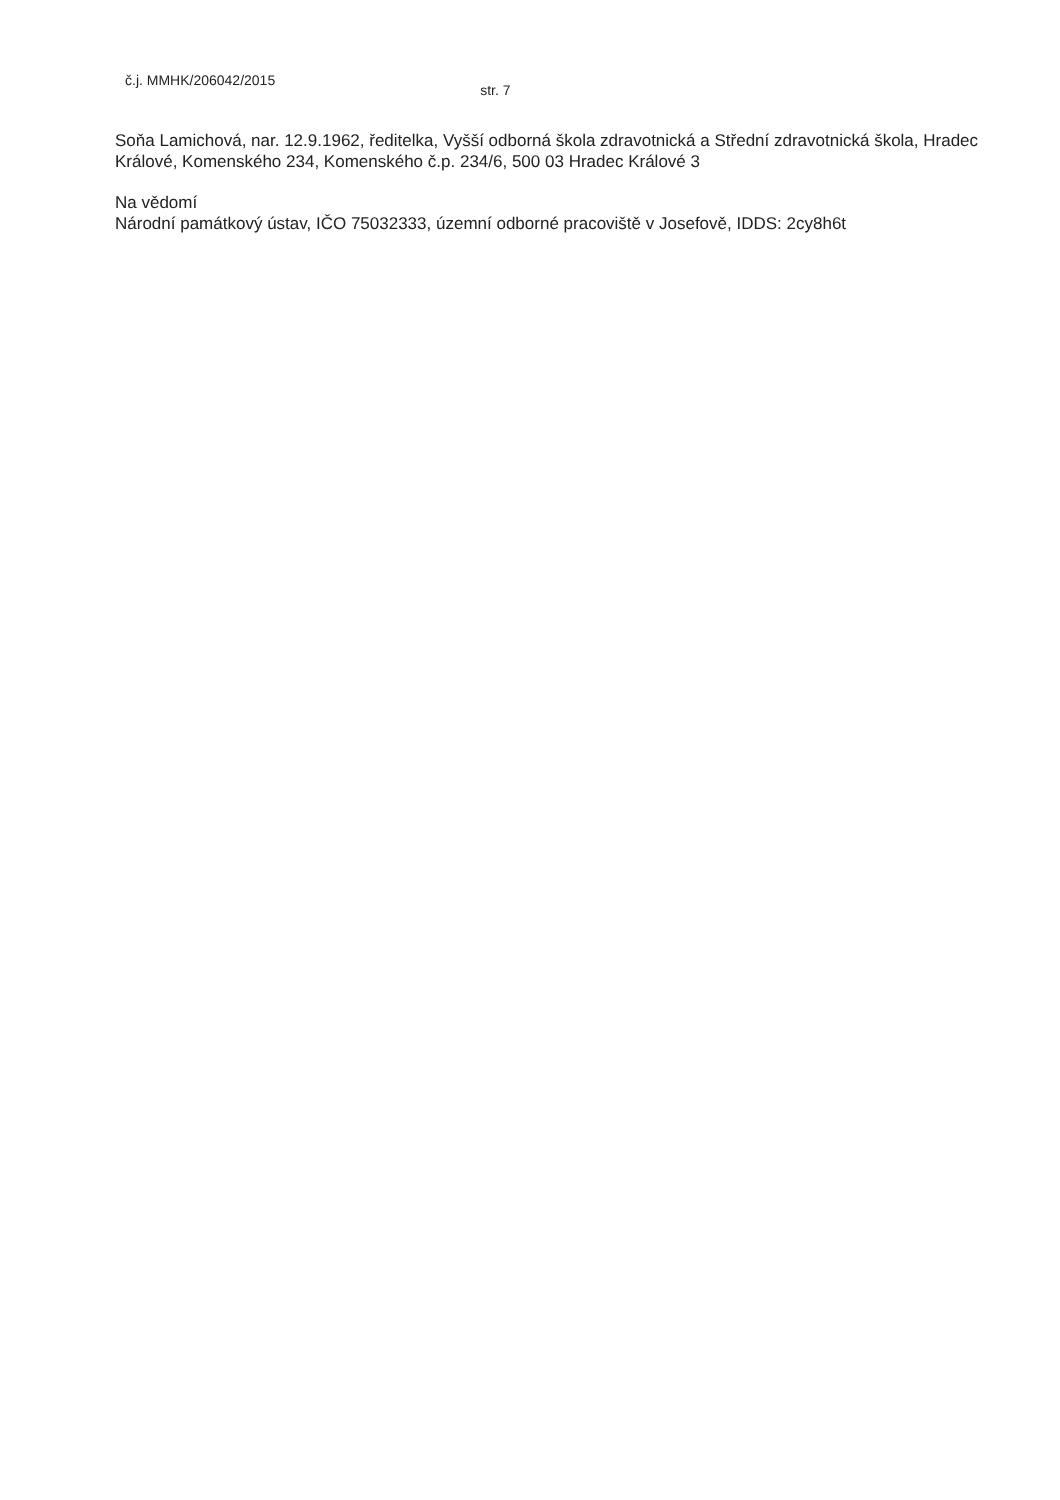č.j. MMHK/206042/2015 str. 7
Soňa Lamichová, nar. 12.9.1962, ředitelka, Vyšší odborná škola zdravotnická a Střední zdravotnická škola, Hradec Králové, Komenského 234, Komenského č.p. 234/6, 500 03 Hradec Králové 3
Na vědomí
Národní památkový ústav, IČO 75032333, územní odborné pracoviště v Josefově, IDDS: 2cy8h6t